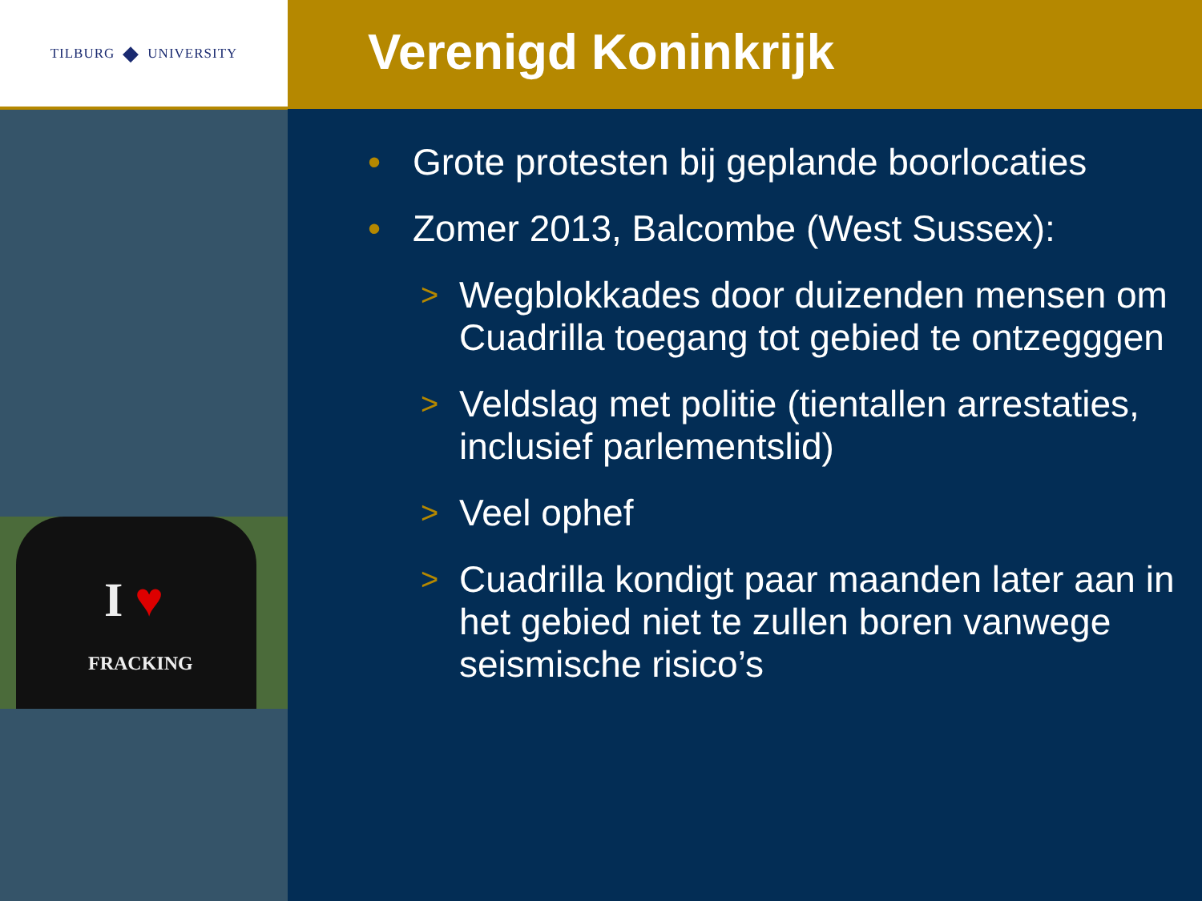TILBURG ◆ UNIVERSITY
I ♥
FRACKING
Verenigd Koninkrijk
• Grote protesten bij geplande boorlocaties
• Zomer 2013, Balcombe (West Sussex):
> Wegblokkades door duizenden mensen om Cuadrilla toegang tot gebied te ontzegggen
> Veldslag met politie (tientallen arrestaties, inclusief parlementslid)
> Veel ophef
> Cuadrilla kondigt paar maanden later aan in het gebied niet te zullen boren vanwege seismische risico’s